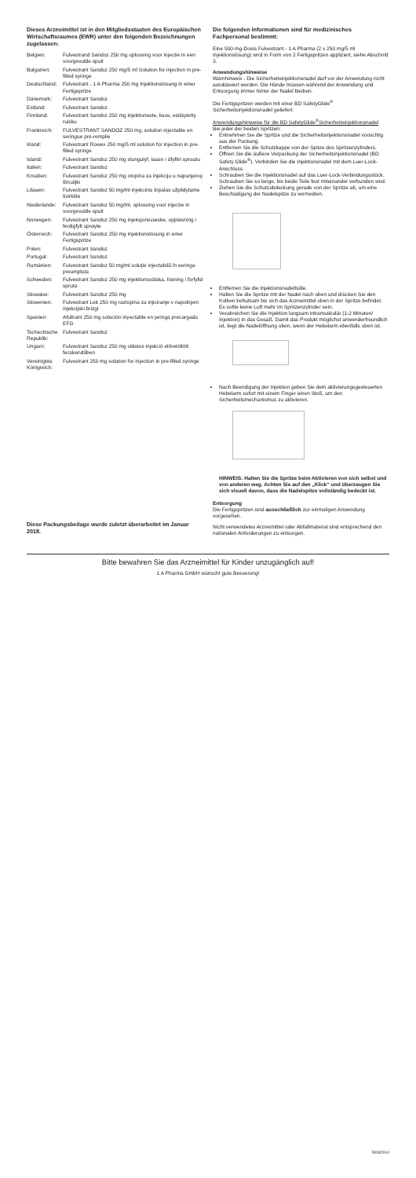Dieses Arzneimittel ist in den Mitgliedsstaaten des Europäischen Wirtschaftsraumes (EWR) unter den folgenden Bezeichnungen zugelassen:
| Belgien: | Fulvestrand Sandoz 250 mg oplossing voor injectie in een voorgevulde spuit |
| Bulgarien: | Fulvestrant Sandoz 250 mg/5 ml Solution for injection in pre-filled syringe |
| Deutschland: | Fulvestrant - 1 A Pharma 250 mg Injektionslösung in einer Fertigspritze |
| Dänemark: | Fulvestrant Sandoz |
| Estland: | Fulvestrant Sandoz |
| Finnland: | Fulvestrant Sandoz 250 mg injektioneste, liuos, esitäytetty ruisku |
| Frankreich: | FULVESTRANT SANDOZ 250 mg, solution injectable en seringue pré-remplie |
| Irland: | Fulvestrant Rowex 250 mg/5 ml solution for injection in pre-filled syringe |
| Island: | Fulvestrant Sandoz 250 mg stungulyf, lausn í áfylltri sprautu |
| Italien: | Fulvestrant Sandoz |
| Kroatien: | Fulvestrant Sandoz 250 mg otopina za injekciju u napunjenoj štrcaljki |
| Litauen: | Fulvestrant Sandoz 50 mg/ml injekcinis tirpalas užpildytame švirkšte |
| Niederlande: | Fulvestrant Sandoz 50 mg/ml, oplossing voor injectie in voorgevulde spuit |
| Norwegen: | Fulvestrant Sandoz 250 mg injeksjonsvæske, oppløsning i ferdigfylt sprøyte |
| Österreich: | Fulvestrant Sandoz 250 mg Injektionslösung in einer Fertigspritze |
| Polen: | Fulvestrant Sandoz |
| Portugal: | Fulvestrant Sandoz |
| Rumänien: | Fulvestrant Sandoz 50 mg/ml soluţie injectabilă în seringa preumpluta |
| Schweden: | Fulvestrant Sandoz 250 mg injektionsvätska, lösning i förfylld spruta |
| Slowakei: | Fulvestrant Sandoz 250 mg |
| Slowenien: | Fulvestrant Lek 250 mg raztopina za injiciranje v napolnjeni injekcijski brizgi |
| Spanien: | Afultrant 250 mg solución inyectable en jeringa precargada EFG |
| Tschechische Republik: | Fulvestrant Sandoz |
| Ungarn: | Fulvestrant Sandoz 250 mg oldatos injekció előretöltött fecskendőben |
| Vereinigtes Königreich: | Fulvestrant 250 mg solution for injection in pre-filled syringe |
Diese Packungsbeilage wurde zuletzt überarbeitet im Januar 2018.
Die folgenden Informationen sind für medizinisches Fachpersonal bestimmt:
Eine 500-mg-Dosis Fulvestrant - 1 A Pharma (2 x 250 mg/5 ml Injektionslösung) wird in Form von 2 Fertigspritzen appliziert, siehe Abschnitt 3.
Anwendungshinweise
Warnhinweis - Die Sicherheitsinjektionsnadel darf vor der Anwendung nicht autoklaviert werden. Die Hände müssen während der Anwendung und Entsorgung immer hinter der Nadel bleiben.
Die Fertigspritzen werden mit einer BD SafetyGlide<sup>®</sup> Sicherheitsinjektionsnadel geliefert.
Anwendungshinweise für die BD SafetyGlide<sup>®</sup>Sicherheitsinjektionsnadel
Bei jeder der beiden Spritzen:
Entnehmen Sie die Spritze und die Sicherheitsinjektionsnadel vorsichtig aus der Packung.
Entfernen Sie die Schutzkappe von der Spitze des Spritzenzylinders.
Öffnen Sie die äußere Verpackung der Sicherheitsinjektionsnadel (BD Safety Glide<sup>®</sup>). Verbinden Sie die Injektionsnadel mit dem Luer-Lock-Anschluss.
Schrauben Sie die Injektionsnadel auf das Luer-Lock-Verbindungsstück. Schrauben Sie so lange, bis beide Teile fest miteinander verbunden sind.
Ziehen Sie die Schutzabdeckung gerade von der Spritze ab, um eine Beschädigung der Nadelspitze zu vermeiden.
Entfernen Sie die Injektionsnadelhülle.
Halten Sie die Spritze mit der Nadel nach oben und drücken Sie den Kolben behutsam bis sich das Arzneimittel oben in der Spritze befindet. Es sollte keine Luft mehr im Spritzenzylinder sein.
Verabreichen Sie die Injektion langsam intramuskulär (1-2 Minuten/ Injektion) in das Gesäß. Damit das Produkt möglichst anwenderfreundlich ist, liegt die Nadelöffnung oben, wenn der Hebelarm ebenfalls oben ist.
Nach Beendigung der Injektion geben Sie dem aktivierungsgesteuerten Hebelarm sofort mit einem Finger einen Stoß, um den Sicherheitsmechanismus zu aktivieren.
HINWEIS: Halten Sie die Spritze beim Aktivieren von sich selbst und von anderen weg. Achten Sie auf den „Klick“ und überzeugen Sie sich visuell davon, dass die Nadelspitze vollständig bedeckt ist.
Entsorgung
Die Fertigspritzen sind ausschließlich zur einmaligen Anwendung vorgesehen.
Nicht verwendetes Arzneimittel oder Abfallmaterial sind entsprechend den nationalen Anforderungen zu entsorgen.
Bitte bewahren Sie das Arzneimittel für Kinder unzugänglich auf!
1 A Pharma GmbH wünscht gute Besserung!
50082914